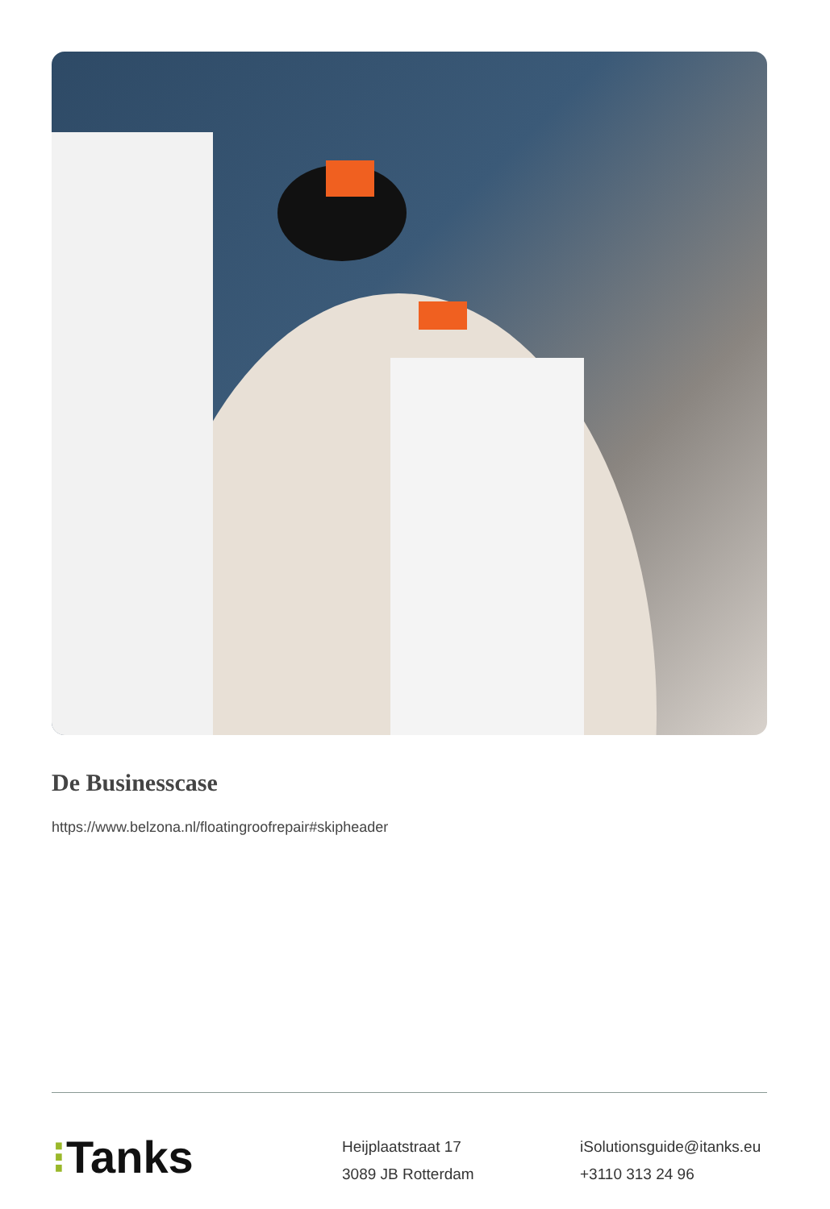De Businesscase
https://www.belzona.nl/floatingroofrepair#skipheader
⁝Tanks
Heijplaatstraat 17
3089 JB Rotterdam
iSolutionsguide@itanks.eu
+3110 313 24 96